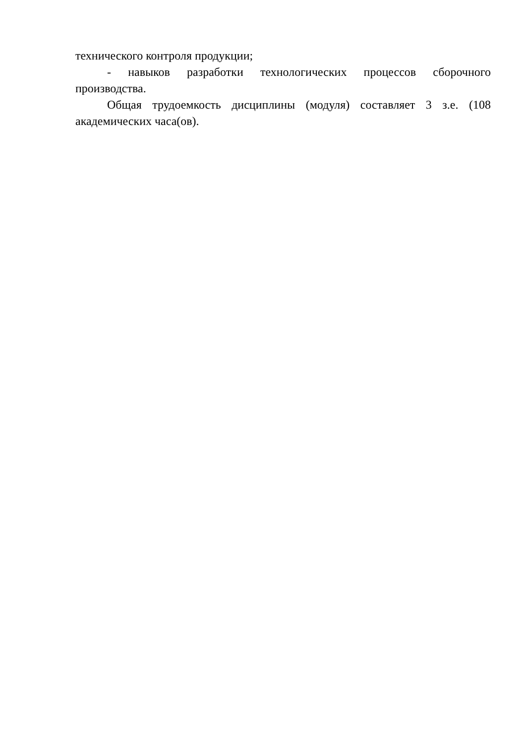технического контроля продукции;
- навыков разработки технологических процессов сборочного производства.
Общая трудоемкость дисциплины (модуля) составляет 3 з.е. (108 академических часа(ов).